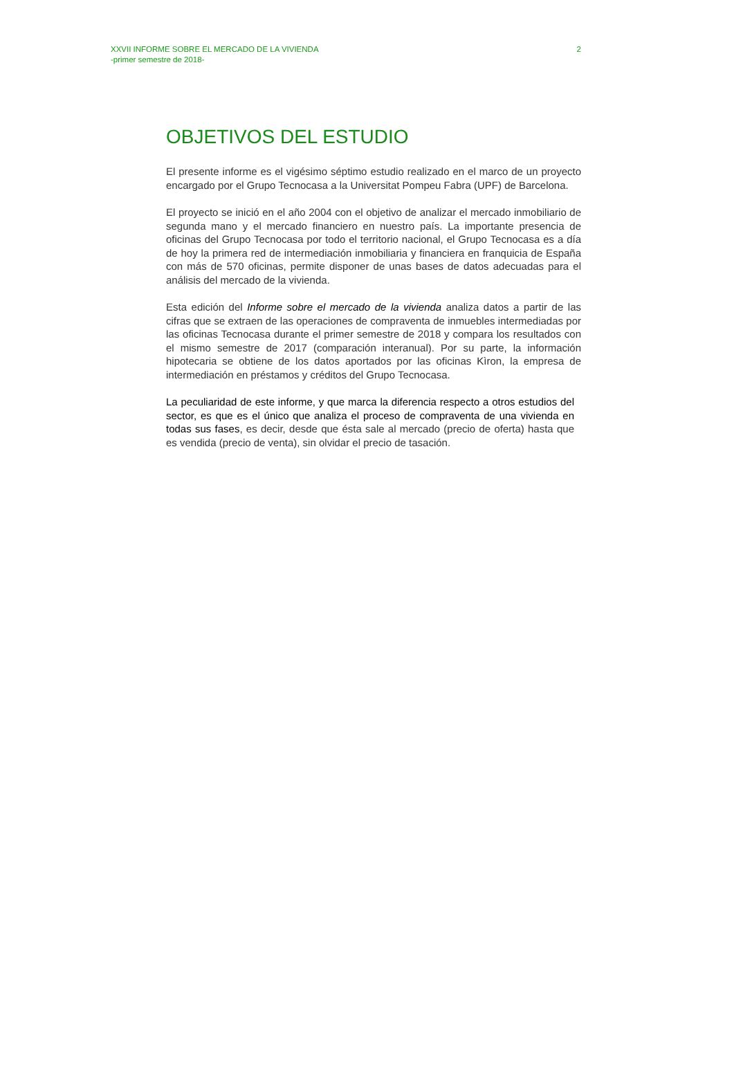XXVII INFORME SOBRE EL MERCADO DE LA VIVIENDA
-primer semestre de 2018-
2
OBJETIVOS DEL ESTUDIO
El presente informe es el vigésimo séptimo estudio realizado en el marco de un proyecto encargado por el Grupo Tecnocasa a la Universitat Pompeu Fabra (UPF) de Barcelona.
El proyecto se inició en el año 2004 con el objetivo de analizar el mercado inmobiliario de segunda mano y el mercado financiero en nuestro país. La importante presencia de oficinas del Grupo Tecnocasa por todo el territorio nacional, el Grupo Tecnocasa es a día de hoy la primera red de intermediación inmobiliaria y financiera en franquicia de España con más de 570 oficinas, permite disponer de unas bases de datos adecuadas para el análisis del mercado de la vivienda.
Esta edición del Informe sobre el mercado de la vivienda analiza datos a partir de las cifras que se extraen de las operaciones de compraventa de inmuebles intermediadas por las oficinas Tecnocasa durante el primer semestre de 2018 y compara los resultados con el mismo semestre de 2017 (comparación interanual). Por su parte, la información hipotecaria se obtiene de los datos aportados por las oficinas Kìron, la empresa de intermediación en préstamos y créditos del Grupo Tecnocasa.
La peculiaridad de este informe, y que marca la diferencia respecto a otros estudios del sector, es que es el único que analiza el proceso de compraventa de una vivienda en todas sus fases, es decir, desde que ésta sale al mercado (precio de oferta) hasta que es vendida (precio de venta), sin olvidar el precio de tasación.